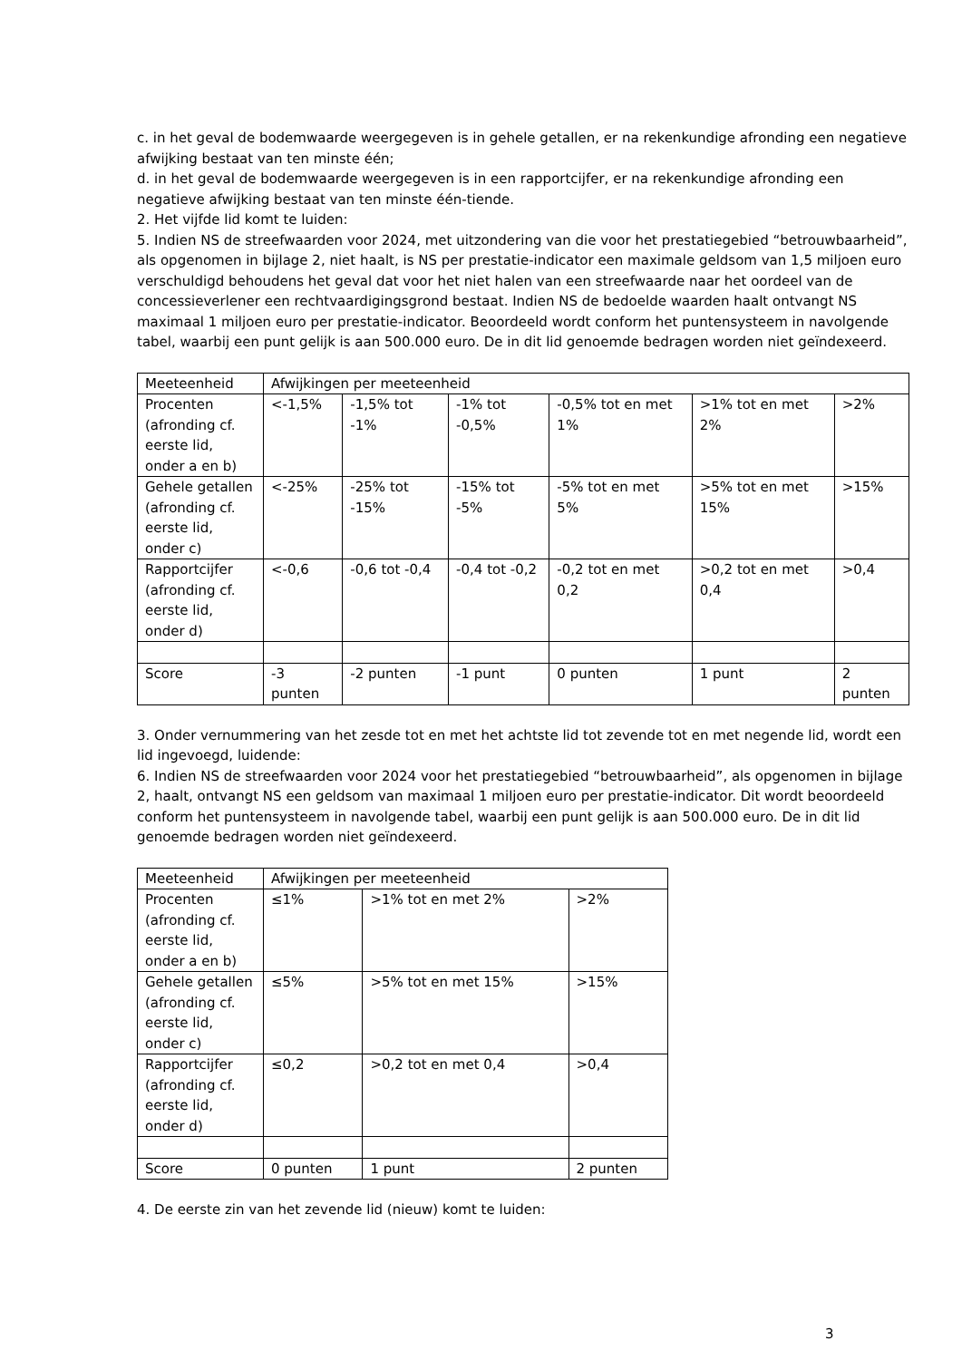c. in het geval de bodemwaarde weergegeven is in gehele getallen, er na rekenkundige afronding een negatieve afwijking bestaat van ten minste één;
d. in het geval de bodemwaarde weergegeven is in een rapportcijfer, er na rekenkundige afronding een negatieve afwijking bestaat van ten minste één-tiende.
2. Het vijfde lid komt te luiden:
5. Indien NS de streefwaarden voor 2024, met uitzondering van die voor het prestatiegebied “betrouwbaarheid”, als opgenomen in bijlage 2, niet haalt, is NS per prestatie-indicator een maximale geldsom van 1,5 miljoen euro verschuldigd behoudens het geval dat voor het niet halen van een streefwaarde naar het oordeel van de concessieverlener een rechtvaardigingsgrond bestaat. Indien NS de bedoelde waarden haalt ontvangt NS maximaal 1 miljoen euro per prestatie-indicator. Beoordeeld wordt conform het puntensysteem in navolgende tabel, waarbij een punt gelijk is aan 500.000 euro. De in dit lid genoemde bedragen worden niet geïndexeerd.
| Meeteenheid | Afwijkingen per meeteenheid | | | | | |
| Procenten (afronding cf. eerste lid, onder a en b) | <-1,5% | -1,5% tot -1% | -1% tot -0,5% | -0,5% tot en met 1% | >1% tot en met 2% | >2% |
| Gehele getallen (afronding cf. eerste lid, onder c) | <-25% | -25% tot -15% | -15% tot -5% | -5% tot en met 5% | >5% tot en met 15% | >15% |
| Rapportcijfer (afronding cf. eerste lid, onder d) | <-0,6 | -0,6 tot -0,4 | -0,4 tot -0,2 | -0,2 tot en met 0,2 | >0,2 tot en met 0,4 | >0,4 |
| Score | -3 punten | -2 punten | -1 punt | 0 punten | 1 punt | 2 punten |
3. Onder vernummering van het zesde tot en met het achtste lid tot zevende tot en met negende lid, wordt een lid ingevoegd, luidende:
6. Indien NS de streefwaarden voor 2024 voor het prestatiegebied “betrouwbaarheid”, als opgenomen in bijlage 2, haalt, ontvangt NS een geldsom van maximaal 1 miljoen euro per prestatie-indicator. Dit wordt beoordeeld conform het puntensysteem in navolgende tabel, waarbij een punt gelijk is aan 500.000 euro. De in dit lid genoemde bedragen worden niet geïndexeerd.
| Meeteenheid | Afwijkingen per meeteenheid | | |
| Procenten (afronding cf. eerste lid, onder a en b) | ≤1% | >1% tot en met 2% | >2% |
| Gehele getallen (afronding cf. eerste lid, onder c) | ≤5% | >5% tot en met 15% | >15% |
| Rapportcijfer (afronding cf. eerste lid, onder d) | ≤0,2 | >0,2 tot en met 0,4 | >0,4 |
| Score | 0 punten | 1 punt | 2 punten |
4. De eerste zin van het zevende lid (nieuw) komt te luiden:
3